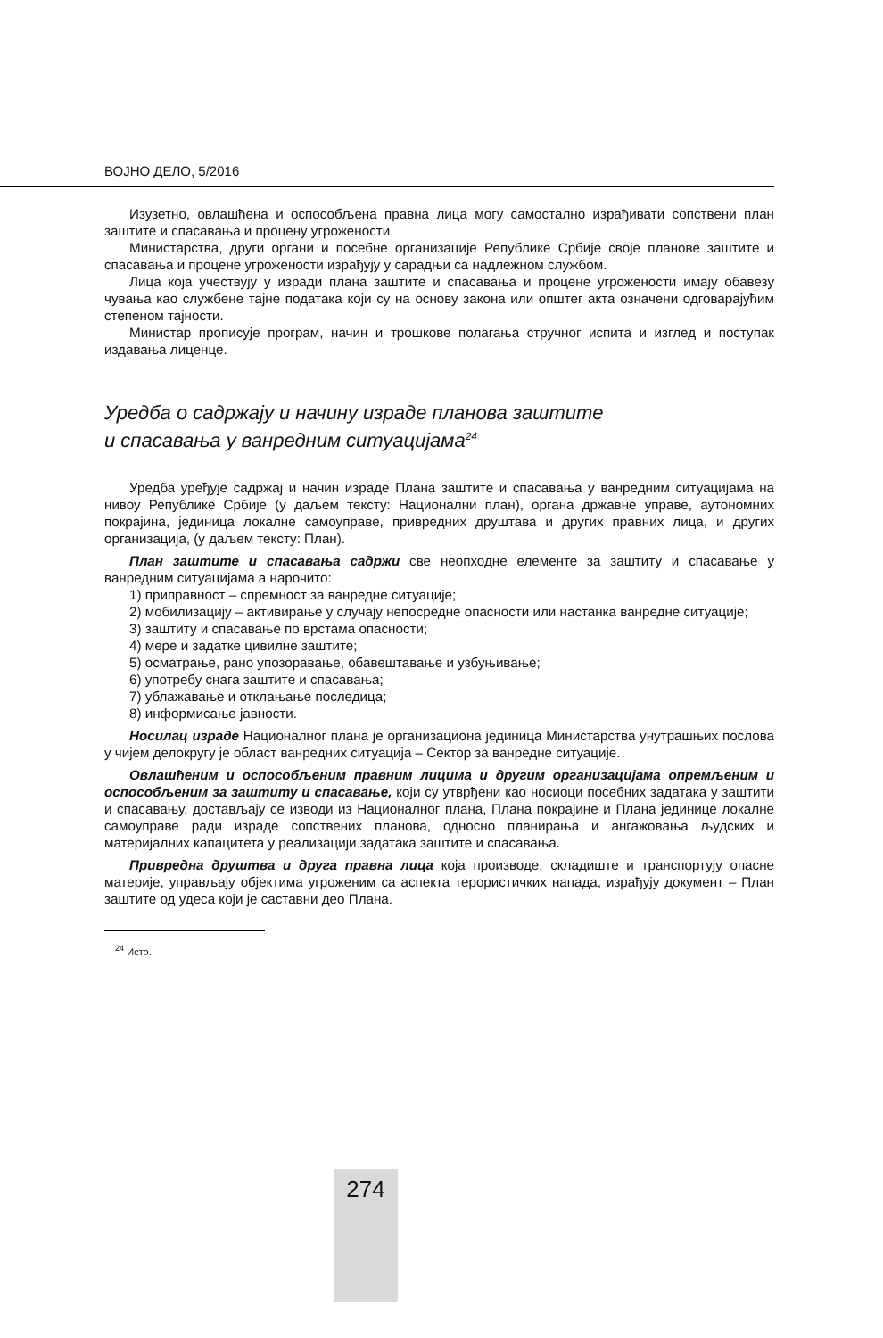ВОЈНО ДЕЛО, 5/2016
Изузетно, овлашћена и оспособљена правна лица могу самостално израђивати сопствени план заштите и спасавања и процену угрожености.
Министарства, други органи и посебне организације Републике Србије своје планове заштите и спасавања и процене угрожености израђују у сарадњи са надлежном службом.
Лица која учествују у изради плана заштите и спасавања и процене угрожености имају обавезу чувања као службене тајне података који су на основу закона или општег акта означени одговарајућим степеном тајности.
Министар прописује програм, начин и трошкове полагања стручног испита и изглед и поступак издавања лиценце.
Уредба о садржају и начину израде планова заштите
и спасавања у ванредним ситуацијама<sup>24</sup>
Уредба уређује садржај и начин израде Плана заштите и спасавања у ванредним ситуацијама на нивоу Републике Србије (у даљем тексту: Национални план), органа државне управе, аутономних покрајина, јединица локалне самоуправе, привредних друштава и других правних лица, и других организација, (у даљем тексту: План).
План заштите и спасавања садржи све неопходне елементе за заштиту и спасавање у ванредним ситуацијама а нарочито:
1) приправност – спремност за ванредне ситуације;
2) мобилизацију – активирање у случају непосредне опасности или настанка ванредне ситуације;
3) заштиту и спасавање по врстама опасности;
4) мере и задатке цивилне заштите;
5) осматрање, рано упозоравање, обавештавање и узбуњивање;
6) употребу снага заштите и спасавања;
7) ублажавање и отклањање последица;
8) информисање јавности.
Носилац израде Националног плана је организациона јединица Министарства унутрашњих послова у чијем делокругу је област ванредних ситуација – Сектор за ванредне ситуације.
Овлашћеним и оспособљеним правним лицима и другим организацијама опремљеним и оспособљеним за заштиту и спасавање, који су утврђени као носиоци посебних задатака у заштити и спасавању, достављају се изводи из Националног плана, Плана покрајине и Плана јединице локалне самоуправе ради израде сопствених планова, односно планирања и ангажовања људских и материјалних капацитета у реализацији задатака заштите и спасавања.
Привредна друштва и друга правна лица која производе, складиште и транспортују опасне материје, управљају објектима угроженим са аспекта терористичких напада, израђују документ – План заштите од удеса који је саставни део Плана.
<sup>24</sup> Исто.
274